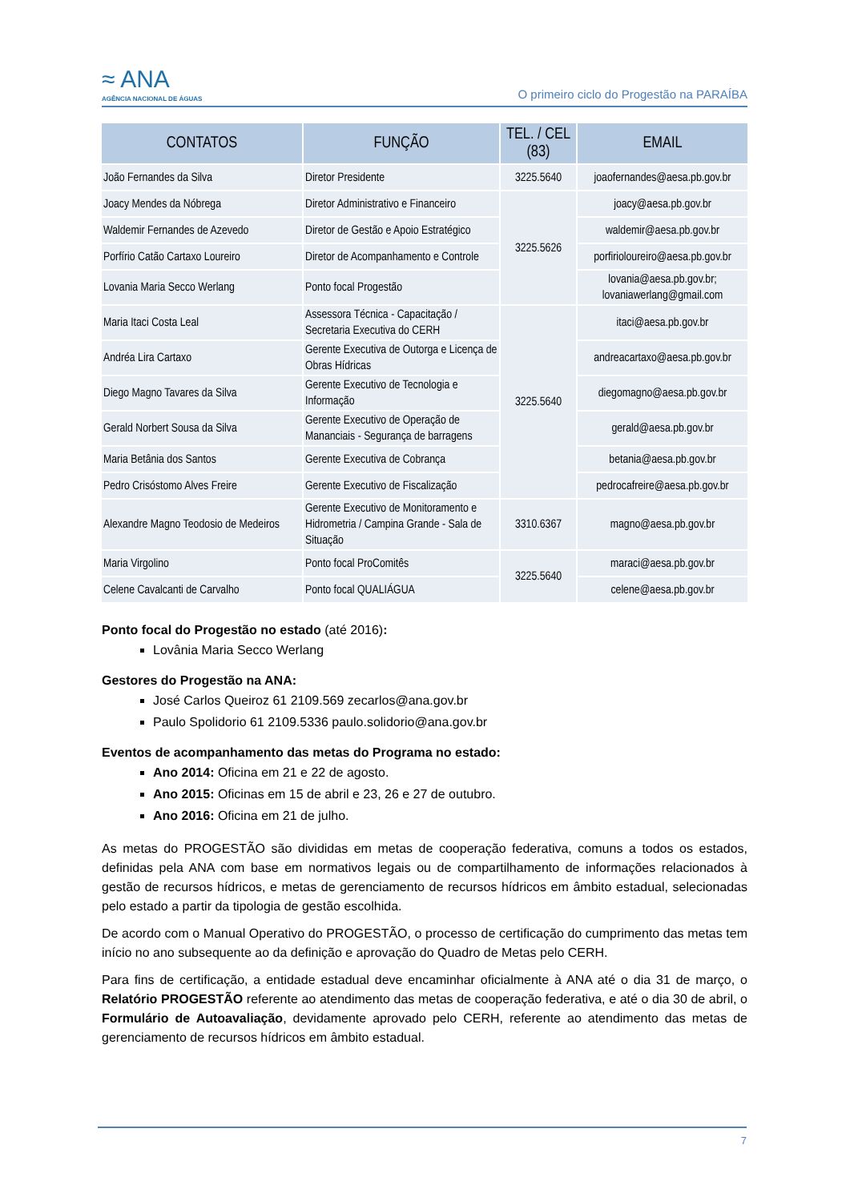≈ ANA
AGÊNCIA NACIONAL DE ÁGUAS
O primeiro ciclo do Progestão na PARAÍBA
| CONTATOS | FUNÇÃO | TEL. / CEL (83) | EMAIL |
| --- | --- | --- | --- |
| João Fernandes da Silva | Diretor Presidente | 3225.5640 | joaofernandes@aesa.pb.gov.br |
| Joacy Mendes da Nóbrega | Diretor Administrativo e Financeiro | 3225.5626 | joacy@aesa.pb.gov.br |
| Waldemir Fernandes de Azevedo | Diretor de Gestão e Apoio Estratégico | | waldemir@aesa.pb.gov.br |
| Porfírio Catão Cartaxo Loureiro | Diretor de Acompanhamento e Controle | | porfirioloureiro@aesa.pb.gov.br |
| Lovania Maria Secco Werlang | Ponto focal Progestão | | lovania@aesa.pb.gov.br; lovaniawerlang@gmail.com |
| Maria Itaci Costa Leal | Assessora Técnica - Capacitação / Secretaria Executiva do CERH | 3225.5640 | itaci@aesa.pb.gov.br |
| Andréa Lira Cartaxo | Gerente Executiva de Outorga e Licença de Obras Hídricas | | andreacartaxo@aesa.pb.gov.br |
| Diego Magno Tavares da Silva | Gerente Executivo de Tecnologia e Informação | | diegomagno@aesa.pb.gov.br |
| Gerald Norbert Sousa da Silva | Gerente Executivo de Operação de Mananciais - Segurança de barragens | | gerald@aesa.pb.gov.br |
| Maria Betânia dos Santos | Gerente Executiva de Cobrança | | betania@aesa.pb.gov.br |
| Pedro Crisóstomo Alves Freire | Gerente Executivo de Fiscalização | | pedrocafreire@aesa.pb.gov.br |
| Alexandre Magno Teodosio de Medeiros | Gerente Executivo de Monitoramento e Hidrometria / Campina Grande - Sala de Situação | 3310.6367 | magno@aesa.pb.gov.br |
| Maria Virgolino | Ponto focal ProComitês | 3225.5640 | maraci@aesa.pb.gov.br |
| Celene Cavalcanti de Carvalho | Ponto focal QUALIÁGUA | | celene@aesa.pb.gov.br |
Ponto focal do Progestão no estado (até 2016):
Lovânia Maria Secco Werlang
Gestores do Progestão na ANA:
José Carlos Queiroz 61 2109.569 zecarlos@ana.gov.br
Paulo Spolidorio 61 2109.5336 paulo.solidorio@ana.gov.br
Eventos de acompanhamento das metas do Programa no estado:
Ano 2014: Oficina em 21 e 22 de agosto.
Ano 2015: Oficinas em 15 de abril e 23, 26 e 27 de outubro.
Ano 2016: Oficina em 21 de julho.
As metas do PROGESTÃO são divididas em metas de cooperação federativa, comuns a todos os estados, definidas pela ANA com base em normativos legais ou de compartilhamento de informações relacionados à gestão de recursos hídricos, e metas de gerenciamento de recursos hídricos em âmbito estadual, selecionadas pelo estado a partir da tipologia de gestão escolhida.
De acordo com o Manual Operativo do PROGESTÃO, o processo de certificação do cumprimento das metas tem início no ano subsequente ao da definição e aprovação do Quadro de Metas pelo CERH.
Para fins de certificação, a entidade estadual deve encaminhar oficialmente à ANA até o dia 31 de março, o Relatório PROGESTÃO referente ao atendimento das metas de cooperação federativa, e até o dia 30 de abril, o Formulário de Autoavaliação, devidamente aprovado pelo CERH, referente ao atendimento das metas de gerenciamento de recursos hídricos em âmbito estadual.
7